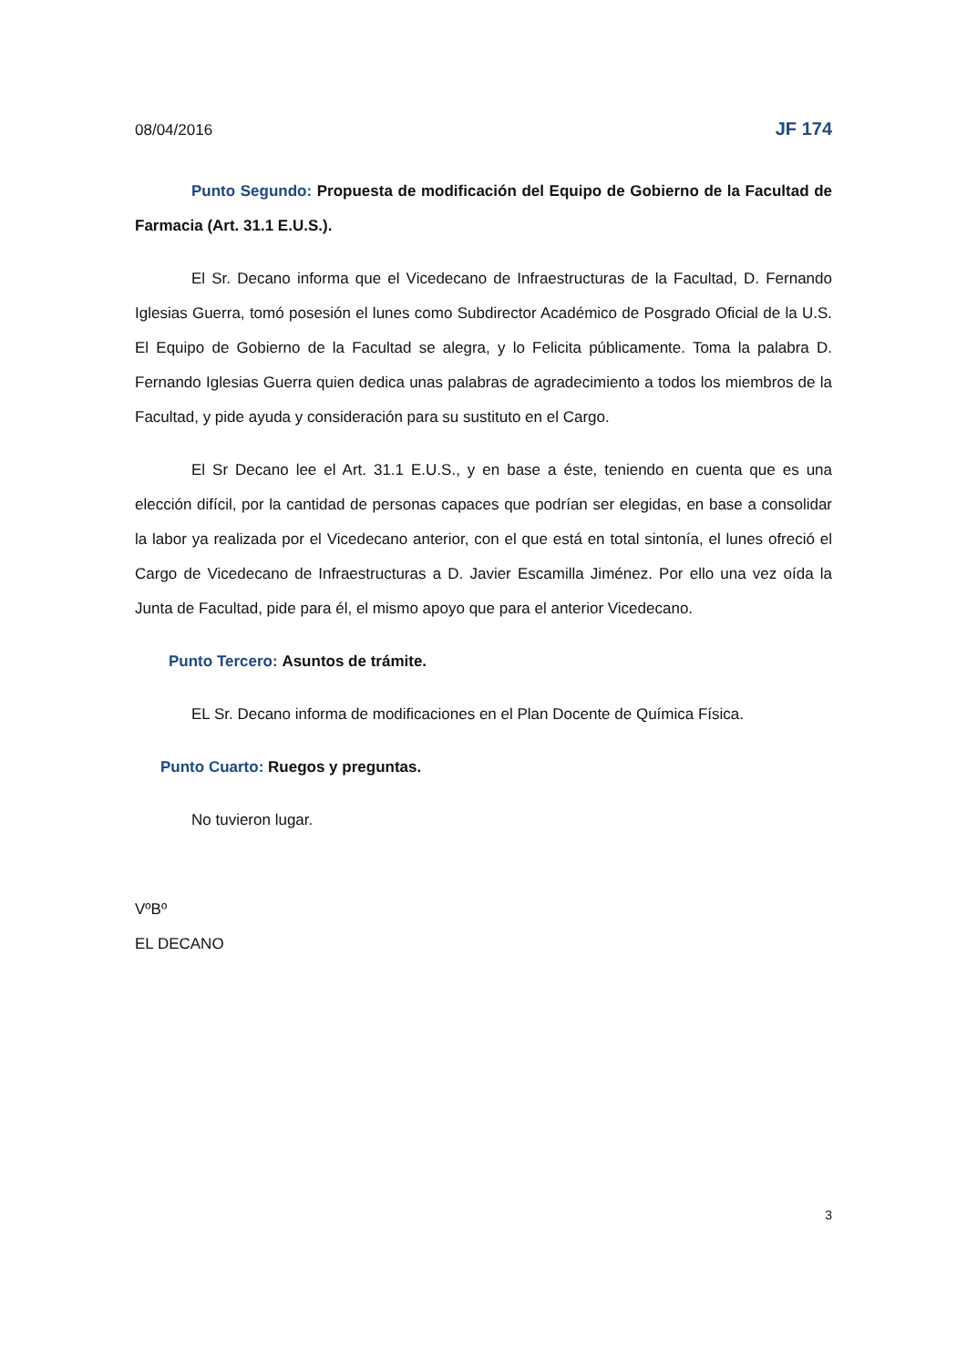08/04/2016 JF 174
Punto Segundo: Propuesta de modificación del Equipo de Gobierno de la Facultad de Farmacia (Art. 31.1 E.U.S.).
El Sr. Decano informa que el Vicedecano de Infraestructuras de la Facultad, D. Fernando Iglesias Guerra, tomó posesión el lunes como Subdirector Académico de Posgrado Oficial de la U.S. El Equipo de Gobierno de la Facultad se alegra, y lo Felicita públicamente. Toma la palabra D. Fernando Iglesias Guerra quien dedica unas palabras de agradecimiento a todos los miembros de la Facultad, y pide ayuda y consideración para su sustituto en el Cargo.
El Sr Decano lee el Art. 31.1 E.U.S., y en base a éste, teniendo en cuenta que es una elección difícil, por la cantidad de personas capaces que podrían ser elegidas, en base a consolidar la labor ya realizada por el Vicedecano anterior, con el que está en total sintonía, el lunes ofreció el Cargo de Vicedecano de Infraestructuras a D. Javier Escamilla Jiménez. Por ello una vez oída la Junta de Facultad, pide para él, el mismo apoyo que para el anterior Vicedecano.
Punto Tercero: Asuntos de trámite.
EL Sr. Decano informa de modificaciones en el Plan Docente de Química Física.
Punto Cuarto: Ruegos y preguntas.
No tuvieron lugar.
VºBº
EL DECANO
3